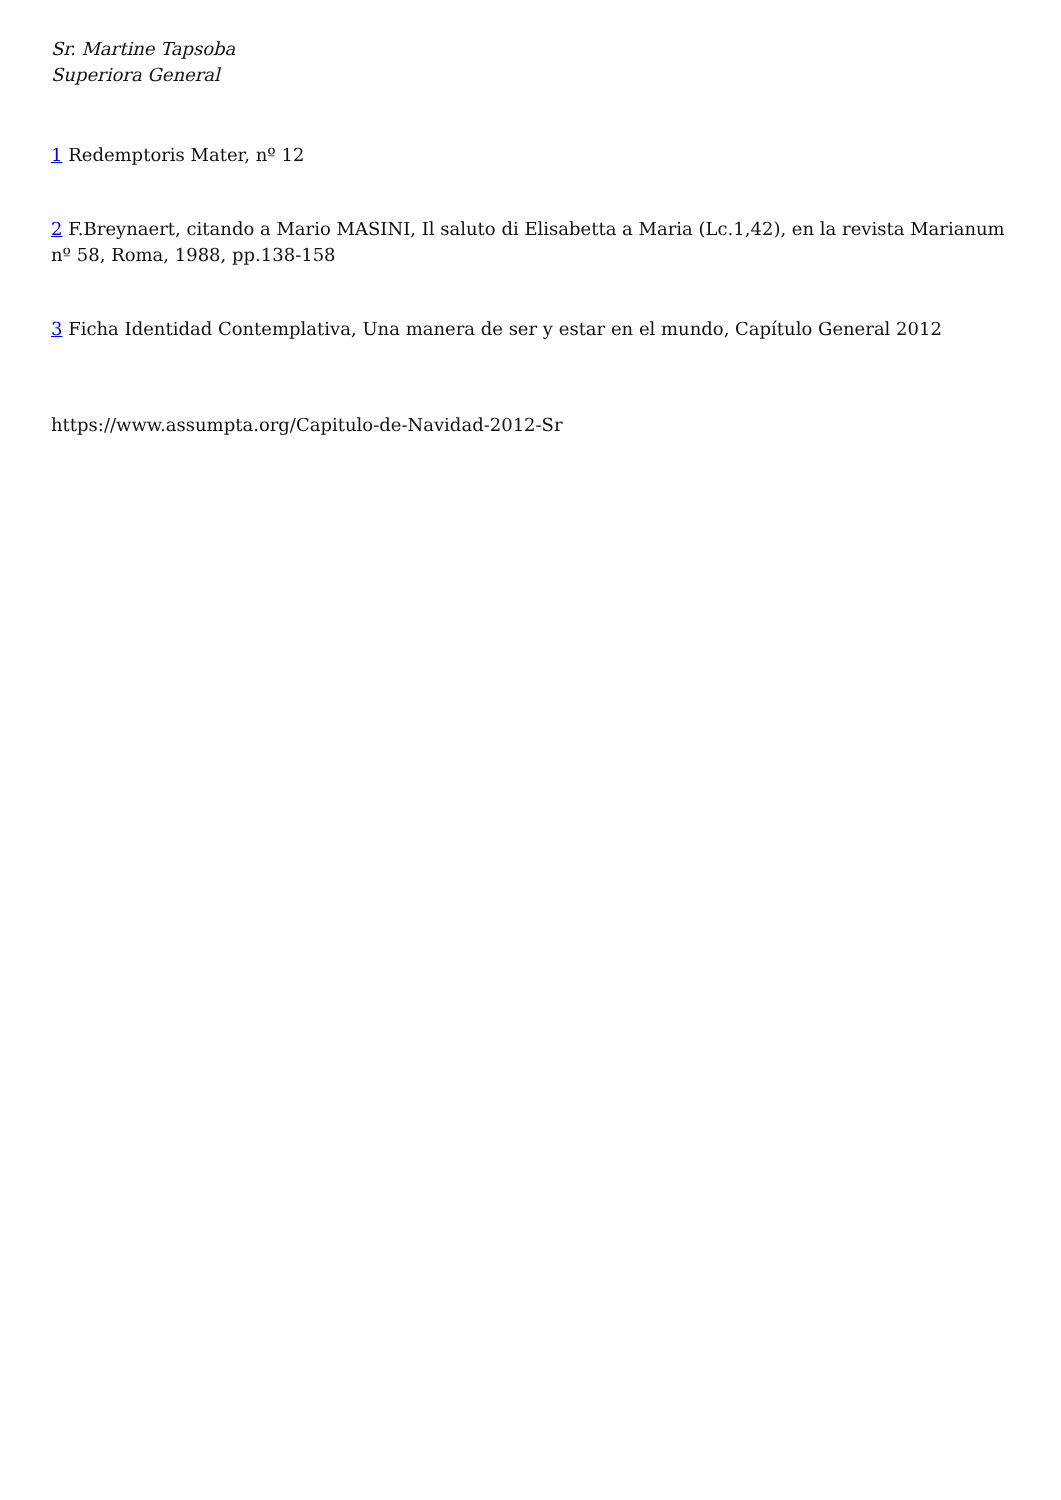Sr. Martine Tapsoba
Superiora General
1 Redemptoris Mater, nº 12
2 F.Breynaert, citando a Mario MASINI, Il saluto di Elisabetta a Maria (Lc.1,42), en la revista Marianum nº 58, Roma, 1988, pp.138-158
3 Ficha Identidad Contemplativa, Una manera de ser y estar en el mundo, Capítulo General 2012
https://www.assumpta.org/Capitulo-de-Navidad-2012-Sr